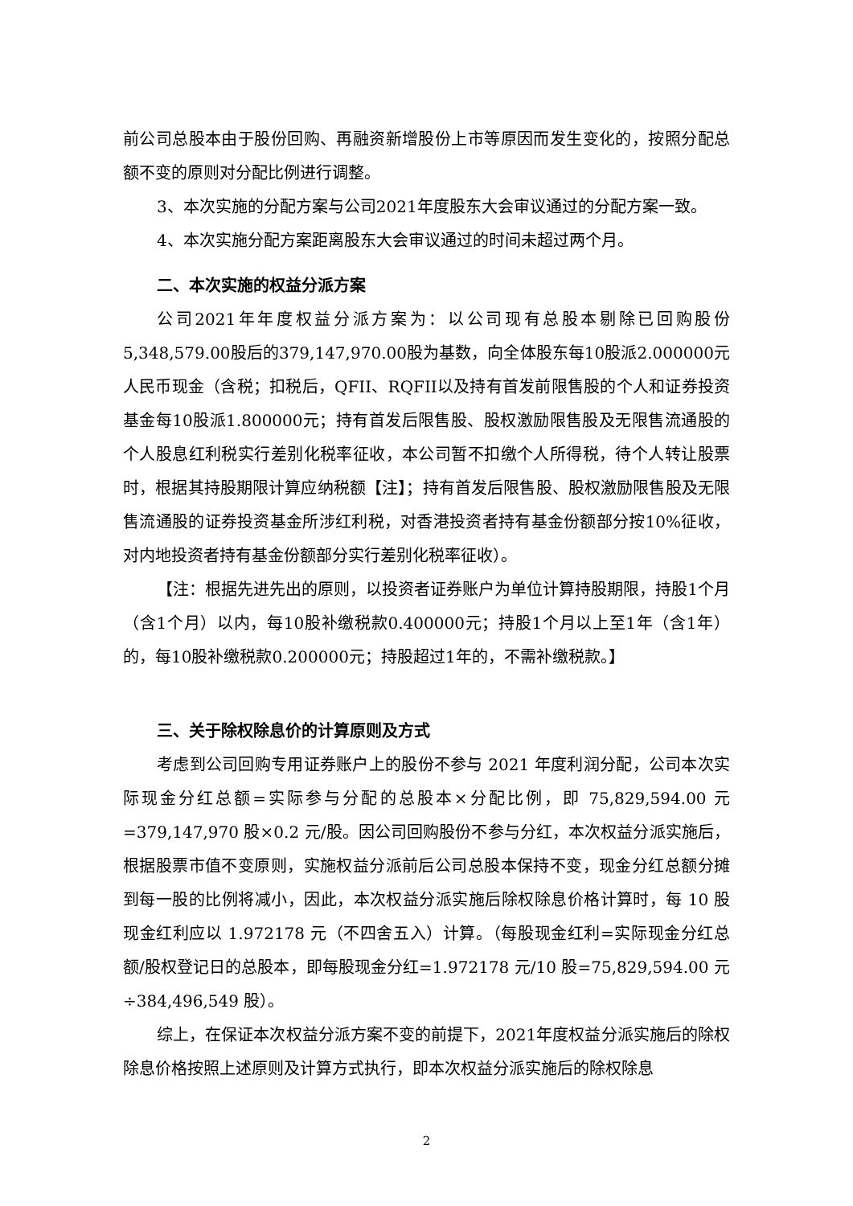前公司总股本由于股份回购、再融资新增股份上市等原因而发生变化的，按照分配总额不变的原则对分配比例进行调整。
3、本次实施的分配方案与公司2021年度股东大会审议通过的分配方案一致。
4、本次实施分配方案距离股东大会审议通过的时间未超过两个月。
二、本次实施的权益分派方案
公司2021年年度权益分派方案为：以公司现有总股本剔除已回购股份5,348,579.00股后的379,147,970.00股为基数，向全体股东每10股派2.000000元人民币现金（含税；扣税后，QFII、RQFII以及持有首发前限售股的个人和证券投资基金每10股派1.800000元；持有首发后限售股、股权激励限售股及无限售流通股的个人股息红利税实行差别化税率征收，本公司暂不扣缴个人所得税，待个人转让股票时，根据其持股期限计算应纳税额【注】；持有首发后限售股、股权激励限售股及无限售流通股的证券投资基金所涉红利税，对香港投资者持有基金份额部分按10%征收，对内地投资者持有基金份额部分实行差别化税率征收）。
【注：根据先进先出的原则，以投资者证券账户为单位计算持股期限，持股1个月（含1个月）以内，每10股补缴税款0.400000元；持股1个月以上至1年（含1年）的，每10股补缴税款0.200000元；持股超过1年的，不需补缴税款。】
三、关于除权除息价的计算原则及方式
考虑到公司回购专用证券账户上的股份不参与 2021 年度利润分配，公司本次实际现金分红总额=实际参与分配的总股本×分配比例，即 75,829,594.00 元=379,147,970 股×0.2 元/股。因公司回购股份不参与分红，本次权益分派实施后，根据股票市值不变原则，实施权益分派前后公司总股本保持不变，现金分红总额分摊到每一股的比例将减小，因此，本次权益分派实施后除权除息价格计算时，每 10 股现金红利应以 1.972178 元（不四舍五入）计算。（每股现金红利=实际现金分红总额/股权登记日的总股本，即每股现金分红=1.972178 元/10 股=75,829,594.00 元÷384,496,549 股）。
综上，在保证本次权益分派方案不变的前提下，2021年度权益分派实施后的除权除息价格按照上述原则及计算方式执行，即本次权益分派实施后的除权除息
2